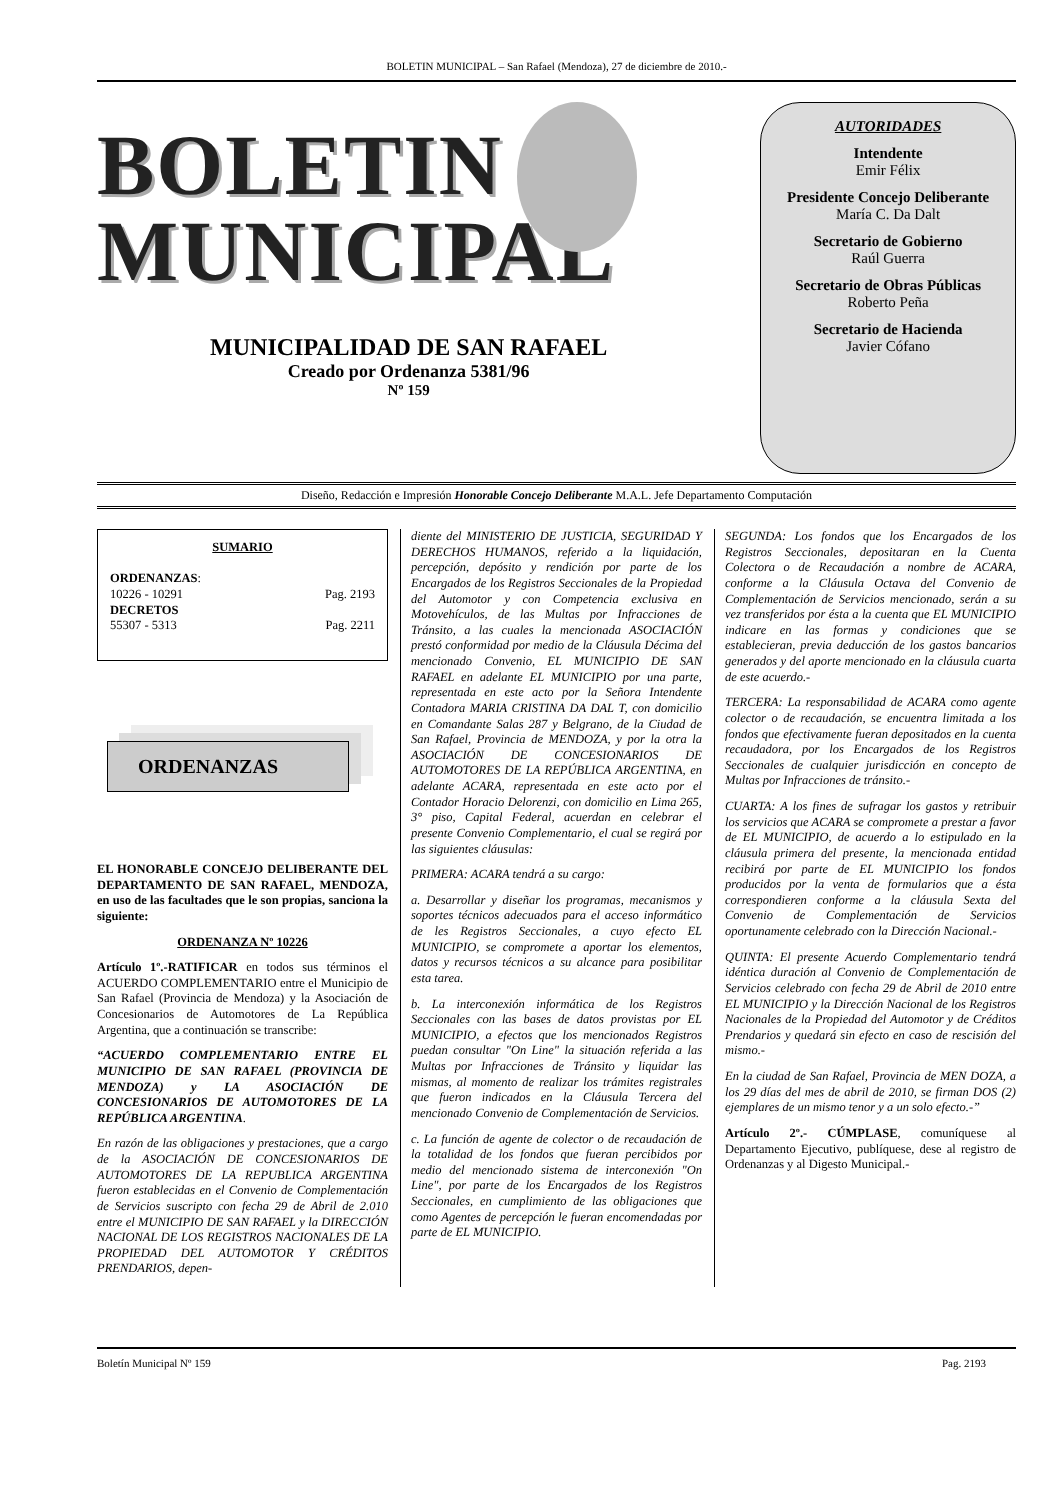BOLETIN MUNICIPAL – San Rafael (Mendoza), 27 de diciembre de 2010.-
BOLETIN
MUNICIPAL
MUNICIPALIDAD DE SAN RAFAEL
Creado por Ordenanza 5381/96
Nº 159
AUTORIDADES
Intendente
Emir Félix
Presidente Concejo Deliberante
María C. Da Dalt
Secretario de Gobierno
Raúl Guerra
Secretario de Obras Públicas
Roberto Peña
Secretario de Hacienda
Javier Cófano
Diseño, Redacción e Impresión Honorable Concejo Deliberante M.A.L. Jefe Departamento Computación
SUMARIO
ORDENANZAS:
10226 - 10291 Pag. 2193
DECRETOS
55307 - 5313 Pag. 2211
ORDENANZAS
EL HONORABLE CONCEJO DELIBERANTE DEL DEPARTAMENTO DE SAN RAFAEL, MENDOZA, en uso de las facultades que le son propias, sanciona la siguiente:
ORDENANZA Nº 10226
Artículo 1º.-RATIFICAR en todos sus términos el ACUERDO COMPLEMENTARIO entre el Municipio de San Rafael (Provincia de Mendoza) y la Asociación de Concesionarios de Automotores de La República Argentina, que a continuación se transcribe:
“ACUERDO COMPLEMENTARIO ENTRE EL MUNICIPIO DE SAN RAFAEL (PROVINCIA DE MENDOZA) y LA ASOCIACIÓN DE CONCESIONARIOS DE AUTOMOTORES DE LA REPÚBLICA ARGENTINA.
En razón de las obligaciones y prestaciones, que a cargo de la ASOCIACIÓN DE CONCESIONARIOS DE AUTOMOTORES DE LA REPUBLICA ARGENTINA fueron establecidas en el Convenio de Complementación de Servicios suscripto con fecha 29 de Abril de 2.010 entre el MUNICIPIO DE SAN RAFAEL y la DIRECCIÓN NACIONAL DE LOS REGISTROS NACIONALES DE LA PROPIEDAD DEL AUTOMOTOR Y CRÉDITOS PRENDARIOS, depen-
diente del MINISTERIO DE JUSTICIA, SEGURIDAD Y DERECHOS HUMANOS, referido a la liquidación, percepción, depósito y rendición por parte de los Encargados de los Registros Seccionales de la Propiedad del Automotor y con Competencia exclusiva en Motovehículos, de las Multas por Infracciones de Tránsito, a las cuales la mencionada ASOCIACIÓN prestó conformidad por medio de la Cláusula Décima del mencionado Convenio, EL MUNICIPIO DE SAN RAFAEL en adelante EL MUNICIPIO por una parte, representada en este acto por la Señora Intendente Contadora MARIA CRISTINA DA DAL T, con domicilio en Comandante Salas 287 y Belgrano, de la Ciudad de San Rafael, Provincia de MENDOZA, y por la otra la ASOCIACIÓN DE CONCESIONARIOS DE AUTOMOTORES DE LA REPÚBLICA ARGENTINA, en adelante ACARA, representada en este acto por el Contador Horacio Delorenzi, con domicilio en Lima 265, 3° piso, Capital Federal, acuerdan en celebrar el presente Convenio Complementario, el cual se regirá por las siguientes cláusulas:
PRIMERA: ACARA tendrá a su cargo:
a. Desarrollar y diseñar los programas, mecanismos y soportes técnicos adecuados para el acceso informático de les Registros Seccionales, a cuyo efecto EL MUNICIPIO, se compromete a aportar los elementos, datos y recursos técnicos a su alcance para posibilitar esta tarea.
b. La interconexión informática de los Registros Seccionales con las bases de datos provistas por EL MUNICIPIO, a efectos que los mencionados Registros puedan consultar "On Line" la situación referida a las Multas por Infracciones de Tránsito y liquidar las mismas, al momento de realizar los trámites registrales que fueron indicados en la Cláusula Tercera del mencionado Convenio de Complementación de Servicios.
c. La función de agente de colector o de recaudación de la totalidad de los fondos que fueran percibidos por medio del mencionado sistema de interconexión "On Line", por parte de los Encargados de los Registros Seccionales, en cumplimiento de las obligaciones que como Agentes de percepción le fueran encomendadas por parte de EL MUNICIPIO.
SEGUNDA: Los fondos que los Encargados de los Registros Seccionales, depositaran en la Cuenta Colectora o de Recaudación a nombre de ACARA, conforme a la Cláusula Octava del Convenio de Complementación de Servicios mencionado, serán a su vez transferidos por ésta a la cuenta que EL MUNICIPIO indicare en las formas y condiciones que se establecieran, previa deducción de los gastos bancarios generados y del aporte mencionado en la cláusula cuarta de este acuerdo.-
TERCERA: La responsabilidad de ACARA como agente colector o de recaudación, se encuentra limitada a los fondos que efectivamente fueran depositados en la cuenta recaudadora, por los Encargados de los Registros Seccionales de cualquier jurisdicción en concepto de Multas por Infracciones de tránsito.-
CUARTA: A los fines de sufragar los gastos y retribuir los servicios que ACARA se compromete a prestar a favor de EL MUNICIPIO, de acuerdo a lo estipulado en la cláusula primera del presente, la mencionada entidad recibirá por parte de EL MUNICIPIO los fondos producidos por la venta de formularios que a ésta correspondieren conforme a la cláusula Sexta del Convenio de Complementación de Servicios oportunamente celebrado con la Dirección Nacional.-
QUINTA: El presente Acuerdo Complementario tendrá idéntica duración al Convenio de Complementación de Servicios celebrado con fecha 29 de Abril de 2010 entre EL MUNICIPIO y la Dirección Nacional de los Registros Nacionales de la Propiedad del Automotor y de Créditos Prendarios y quedará sin efecto en caso de rescisión del mismo.-
En la ciudad de San Rafael, Provincia de MEN DOZA, a los 29 días del mes de abril de 2010, se firman DOS (2) ejemplares de un mismo tenor y a un solo efecto.-”
Artículo 2º.- CÚMPLASE, comuníquese al Departamento Ejecutivo, publíquese, dese al registro de Ordenanzas y al Digesto Municipal.-
Boletín Municipal Nº 159 Pag. 2193